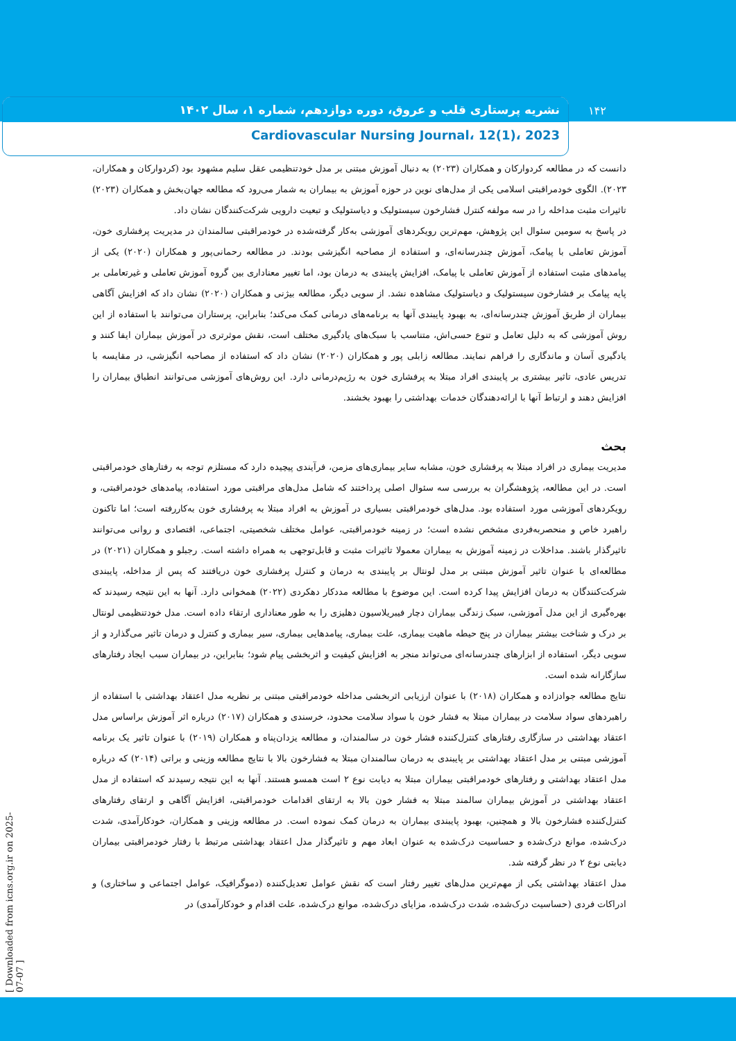نشریه پرستاری قلب و عروق، دوره دوازدهم، شماره ۱، سال ۱۴۰۲
Cardiovascular Nursing Journal، 12(1)، 2023
۱۴۲
دانست که در مطالعه کردوارکان و همکاران (۲۰۲۳) به دنبال آموزش مبتنی بر مدل خودتنظیمی عقل سلیم مشهود بود (کردوارکان و همکاران، ۲۰۲۳). الگوی خودمراقبتی اسلامی یکی از مدل‌های نوین در حوزه آموزش به بیماران به شمار می‌رود که مطالعه جهان‌بخش و همکاران (۲۰۲۳) تاثیرات مثبت مداخله را در سه مولفه کنترل فشارخون سیستولیک و دیاستولیک و تبعیت دارویی شرکت‌کنندگان نشان داد.
در پاسخ به سومین سئوال این پژوهش، مهم‌ترین رویکردهای آموزشی به‌کار گرفته‌شده در خودمراقبتی سالمندان در مدیریت پرفشاری خون، آموزش تعاملی با پیامک، آموزش چندرسانه‌ای، و استفاده از مصاحبه انگیزشی بودند. در مطالعه رحمانی‌پور و همکاران (۲۰۲۰) یکی از پیامدهای مثبت استفاده از آموزش تعاملی با پیامک، افزایش پایبندی به درمان بود، اما تغییر معناداری بین گروه آموزش تعاملی و غیرتعاملی بر پایه پیامک بر فشارخون سیستولیک و دیاستولیک مشاهده نشد. از سویی دیگر، مطالعه بیژنی و همکاران (۲۰۲۰) نشان داد که افزایش آگاهی بیماران از طریق آموزش چندرسانه‌ای، به بهبود پایبندی آنها به برنامه‌های درمانی کمک می‌کند؛ بنابراین، پرستاران می‌توانند با استفاده از این روش آموزشی که به دلیل تعامل و تنوع حسی‌اش، متناسب با سبک‌های یادگیری مختلف است، نقش موثرتری در آموزش بیماران ایفا کنند و یادگیری آسان و ماندگاری را فراهم نمایند. مطالعه زابلی پور و همکاران (۲۰۲۰) نشان داد که استفاده از مصاحبه انگیزشی، در مقایسه با تدریس عادی، تاثیر بیشتری بر پایبندی افراد مبتلا به پرفشاری خون به رژیم‌درمانی دارد. این روش‌های آموزشی می‌توانند انطباق بیماران را افزایش دهند و ارتباط آنها با ارائه‌دهندگان خدمات بهداشتی را بهبود بخشند.
بحث
مدیریت بیماری در افراد مبتلا به پرفشاری خون، مشابه سایر بیماری‌های مزمن، فرآیندی پیچیده دارد که مستلزم توجه به رفتارهای خودمراقبتی است. در این مطالعه، پژوهشگران به بررسی سه سئوال اصلی پرداختند که شامل مدل‌های مراقبتی مورد استفاده، پیامدهای خودمراقبتی، و رویکردهای آموزشی مورد استفاده بود. مدل‌های خودمراقبتی بسیاری در آموزش به افراد مبتلا به پرفشاری خون به‌کاررفته است؛ اما تاکنون راهبرد خاص و منحصربه‌فردی مشخص نشده است؛ در زمینه خودمراقبتی، عوامل مختلف شخصیتی، اجتماعی، اقتصادی و روانی می‌توانند تاثیرگذار باشند. مداخلات در زمینه آموزش به بیماران معمولا تاثیرات مثبت و قابل‌توجهی به همراه داشته است. رجبلو و همکاران (۲۰۲۱) در مطالعه‌ای با عنوان تاثیر آموزش مبتنی بر مدل لونتال بر پایبندی به درمان و کنترل پرفشاری خون دریافتند که پس از مداخله، پایبندی شرکت‌کنندگان به درمان افزایش پیدا کرده است. این موضوع با مطالعه مددکار دهکردی (۲۰۲۲) همخوانی دارد. آنها به این نتیجه رسیدند که بهره‌گیری از این مدل آموزشی، سبک زندگی بیماران دچار فیبریلاسیون دهلیزی را به طور معناداری ارتقاء داده است. مدل خودتنظیمی لونتال بر درک و شناخت بیشتر بیماران در پنج حیطه ماهیت بیماری، علت بیماری، پیامدهایی بیماری، سیر بیماری و کنترل و درمان تاثیر می‌گذارد و از سویی دیگر، استفاده از ابزارهای چندرسانه‌ای می‌تواند منجر به افزایش کیفیت و اثربخشی پیام شود؛ بنابراین، در بیماران سبب ایجاد رفتارهای سازگارانه شده است.
نتایج مطالعه جوادزاده و همکاران (۲۰۱۸) با عنوان ارزیابی اثربخشی مداخله خودمراقبتی مبتنی بر نظریه مدل اعتقاد بهداشتی با استفاده از راهبردهای سواد سلامت در بیماران مبتلا به فشار خون با سواد سلامت محدود، خرسندی و همکاران (۲۰۱۷) درباره اثر آموزش براساس مدل اعتقاد بهداشتی در سازگاری رفتارهای کنترل‌کننده فشار خون در سالمندان، و مطالعه یزدان‌پناه و همکاران (۲۰۱۹) با عنوان تاثیر یک برنامه آموزشی مبتنی بر مدل اعتقاد بهداشتی بر پایبندی به درمان سالمندان مبتلا به فشارخون بالا با نتایج مطالعه وزینی و براتی (۲۰۱۴) که درباره مدل اعتقاد بهداشتی و رفتارهای خودمراقبتی بیماران مبتلا به دیابت نوع ۲ است همسو هستند. آنها به این نتیجه رسیدند که استفاده از مدل اعتقاد بهداشتی در آموزش بیماران سالمند مبتلا به فشار خون بالا به ارتقای اقدامات خودمراقبتی، افزایش آگاهی و ارتقای رفتارهای کنترل‌کننده فشارخون بالا و همچنین، بهبود پایبندی بیماران به درمان کمک نموده است. در مطالعه وزینی و همکاران، خودکارآمدی، شدت درک‌شده، موانع درک‌شده و حساسیت درک‌شده به عنوان ابعاد مهم و تاثیرگذار مدل اعتقاد بهداشتی مرتبط با رفتار خودمراقبتی بیماران دیابتی نوع ۲ در نظر گرفته شد.
مدل اعتقاد بهداشتی یکی از مهم‌ترین مدل‌های تغییر رفتار است که نقش عوامل تعدیل‌کننده (دموگرافیک، عوامل اجتماعی و ساختاری) و ادراکات فردی (حساسیت درک‌شده، شدت درک‌شده، مزایای درک‌شده، موانع درک‌شده، علت اقدام و خودکارآمدی) در
[ Downloaded from icns.org.ir on 2025-07-07 ]